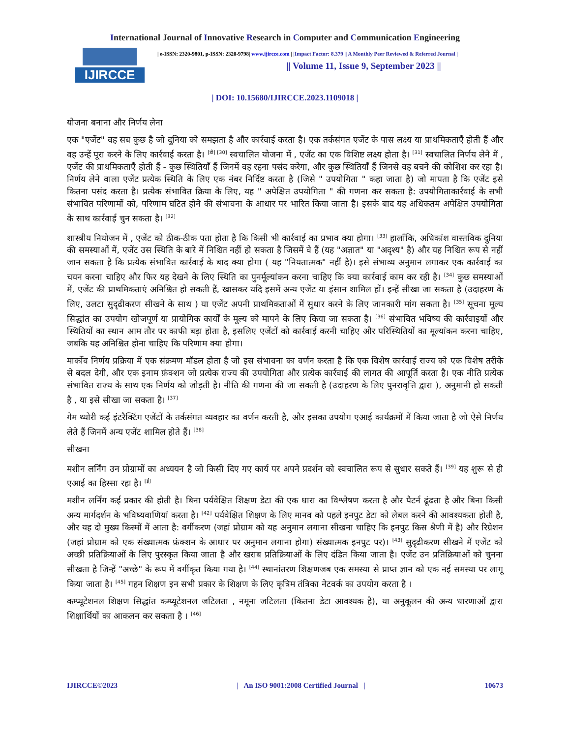International Journal of Innovative Research in Computer and Communication Engineering
IJIRCCE
| e-ISSN: 2320-9801, p-ISSN: 2320-9798| www.ijircce.com | |Impact Factor: 8.379 || A Monthly Peer Reviewed & Referred Journal |
|| Volume 11, Issue 9, September 2023 ||
| DOI: 10.15680/IJIRCCE.2023.1109018 |
योजना बनाना और निर्णय लेना
एक "एजेंट" वह सब कुछ है जो दुनिया को समझता है और कार्रवाई करता है। एक तर्कसंगत एजेंट के पास लक्ष्य या प्राथमिकताएँ होती हैं और वह उन्हें पूरा करने के लिए कार्रवाई करता है। <sup>[डी] [30]</sup> स्वचालित योजना में , एजेंट का एक विशिष्ट लक्ष्य होता है। <sup>[31]</sup> स्वचालित निर्णय लेने में , एजेंट की प्राथमिकताएँ होती हैं - कुछ स्थितियाँ हैं जिनमें वह रहना पसंद करेगा, और कुछ स्थितियाँ हैं जिनसे वह बचने की कोशिश कर रहा है। निर्णय लेने वाला एजेंट प्रत्येक स्थिति के लिए एक नंबर निर्दिष्ट करता है (जिसे " उपयोगिता " कहा जाता है) जो मापता है कि एजेंट इसे कितना पसंद करता है। प्रत्येक संभावित क्रिया के लिए, यह " अपेक्षित उपयोगिता " की गणना कर सकता है: उपयोगिताकार्रवाई के सभी संभावित परिणामों को, परिणाम घटित होने की संभावना के आधार पर भारित किया जाता है। इसके बाद यह अधिकतम अपेक्षित उपयोगिता के साथ कार्रवाई चुन सकता है। <sup>[32]</sup>
शास्त्रीय नियोजन में , एजेंट को ठीक-ठीक पता होता है कि किसी भी कार्रवाई का प्रभाव क्या होगा। <sup>[33]</sup> हालाँकि, अधिकांश वास्तविक दुनिया की समस्याओं में, एजेंट उस स्थिति के बारे में निश्चित नहीं हो सकता है जिसमें वे हैं (यह "अज्ञात" या "अदृश्य" है) और यह निश्चित रूप से नहीं जान सकता है कि प्रत्येक संभावित कार्रवाई के बाद क्या होगा ( यह "नियतात्मक" नहीं है)। इसे संभाव्य अनुमान लगाकर एक कार्रवाई का चयन करना चाहिए और फिर यह देखने के लिए स्थिति का पुनर्मूल्यांकन करना चाहिए कि क्या कार्रवाई काम कर रही है। <sup>[34]</sup> कुछ समस्याओं में, एजेंट की प्राथमिकताएं अनिश्चित हो सकती हैं, खासकर यदि इसमें अन्य एजेंट या इंसान शामिल हों। इन्हें सीखा जा सकता है (उदाहरण के लिए, उलटा सुदृढीकरण सीखने के साथ ) या एजेंट अपनी प्राथमिकताओं में सुधार करने के लिए जानकारी मांग सकता है। <sup>[35]</sup> सूचना मूल्य सिद्धांत का उपयोग खोजपूर्ण या प्रायोगिक कार्यों के मूल्य को मापने के लिए किया जा सकता है। <sup>[36]</sup> संभावित भविष्य की कार्रवाइयों और स्थितियों का स्थान आम तौर पर काफी बड़ा होता है, इसलिए एजेंटों को कार्रवाई करनी चाहिए और परिस्थितियों का मूल्यांकन करना चाहिए, जबकि यह अनिश्चित होना चाहिए कि परिणाम क्या होगा।
मार्कोव निर्णय प्रक्रिया में एक संक्रमण मॉडल होता है जो इस संभावना का वर्णन करता है कि एक विशेष कार्रवाई राज्य को एक विशेष तरीके से बदल देगी, और एक इनाम फ़ंक्शन जो प्रत्येक राज्य की उपयोगिता और प्रत्येक कार्रवाई की लागत की आपूर्ति करता है। एक नीति प्रत्येक संभावित राज्य के साथ एक निर्णय को जोड़ती है। नीति की गणना की जा सकती है (उदाहरण के लिए पुनरावृत्ति द्वारा ), अनुमानी हो सकती है , या इसे सीखा जा सकता है। <sup>[37]</sup>
गेम थ्योरी कई इंटरैक्टिंग एजेंटों के तर्कसंगत व्यवहार का वर्णन करती है, और इसका उपयोग एआई कार्यक्रमों में किया जाता है जो ऐसे निर्णय लेते हैं जिनमें अन्य एजेंट शामिल होते हैं। <sup>[38]</sup>
सीखना
मशीन लर्निंग उन प्रोग्रामों का अध्ययन है जो किसी दिए गए कार्य पर अपने प्रदर्शन को स्वचालित रूप से सुधार सकते हैं। <sup>[39]</sup> यह शुरू से ही एआई का हिस्सा रहा है। <sup>[ई]</sup>
मशीन लर्निंग कई प्रकार की होती है। बिना पर्यवेक्षित शिक्षण डेटा की एक धारा का विश्लेषण करता है और पैटर्न ढूंढता है और बिना किसी अन्य मार्गदर्शन के भविष्यवाणियां करता है। <sup>[42]</sup> पर्यवेक्षित शिक्षण के लिए मानव को पहले इनपुट डेटा को लेबल करने की आवश्यकता होती है, और यह दो मुख्य किस्मों में आता है: वर्गीकरण (जहां प्रोग्राम को यह अनुमान लगाना सीखना चाहिए कि इनपुट किस श्रेणी में है) और रिग्रेशन (जहां प्रोग्राम को एक संख्यात्मक फ़ंक्शन के आधार पर अनुमान लगाना होगा) संख्यात्मक इनपुट पर)। <sup>[43]</sup> सुदृढीकरण सीखने में एजेंट को अच्छी प्रतिक्रियाओं के लिए पुरस्कृत किया जाता है और खराब प्रतिक्रियाओं के लिए दंडित किया जाता है। एजेंट उन प्रतिक्रियाओं को चुनना सीखता है जिन्हें "अच्छे" के रूप में वर्गीकृत किया गया है। <sup>[44]</sup> स्थानांतरण शिक्षणजब एक समस्या से प्राप्त ज्ञान को एक नई समस्या पर लागू किया जाता है। <sup>[45]</sup> गहन शिक्षण इन सभी प्रकार के शिक्षण के लिए कृत्रिम तंत्रिका नेटवर्क का उपयोग करता है ।
कम्प्यूटेशनल शिक्षण सिद्धांत कम्प्यूटेशनल जटिलता , नमूना जटिलता (कितना डेटा आवश्यक है), या अनुकूलन की अन्य धारणाओं द्वारा शिक्षार्थियों का आकलन कर सकता है । <sup>[46]</sup>
IJIRCCE©2023 | An ISO 9001:2008 Certified Journal | 10673